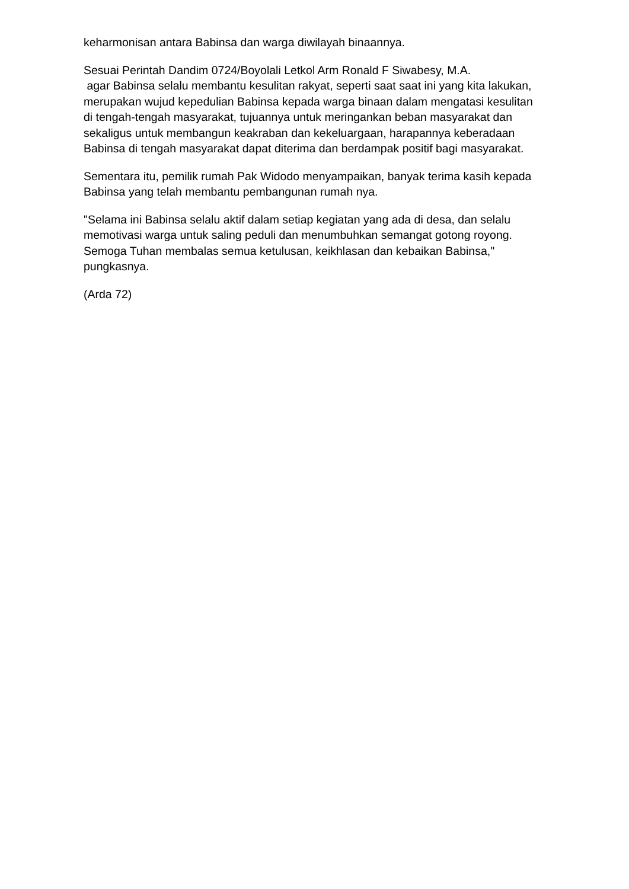keharmonisan antara Babinsa dan warga diwilayah binaannya.
Sesuai Perintah Dandim 0724/Boyolali Letkol Arm Ronald F Siwabesy, M.A.
agar Babinsa selalu membantu kesulitan rakyat, seperti saat saat ini yang kita lakukan, merupakan wujud kepedulian Babinsa kepada warga binaan dalam mengatasi kesulitan di tengah-tengah masyarakat, tujuannya untuk meringankan beban masyarakat dan sekaligus untuk membangun keakraban dan kekeluargaan, harapannya keberadaan Babinsa di tengah masyarakat dapat diterima dan berdampak positif bagi masyarakat.
Sementara itu, pemilik rumah Pak Widodo menyampaikan, banyak terima kasih kepada Babinsa yang telah membantu pembangunan rumah nya.
"Selama ini Babinsa selalu aktif dalam setiap kegiatan yang ada di desa, dan selalu memotivasi warga untuk saling peduli dan menumbuhkan semangat gotong royong. Semoga Tuhan membalas semua ketulusan, keikhlasan dan kebaikan Babinsa," pungkasnya.
(Arda 72)